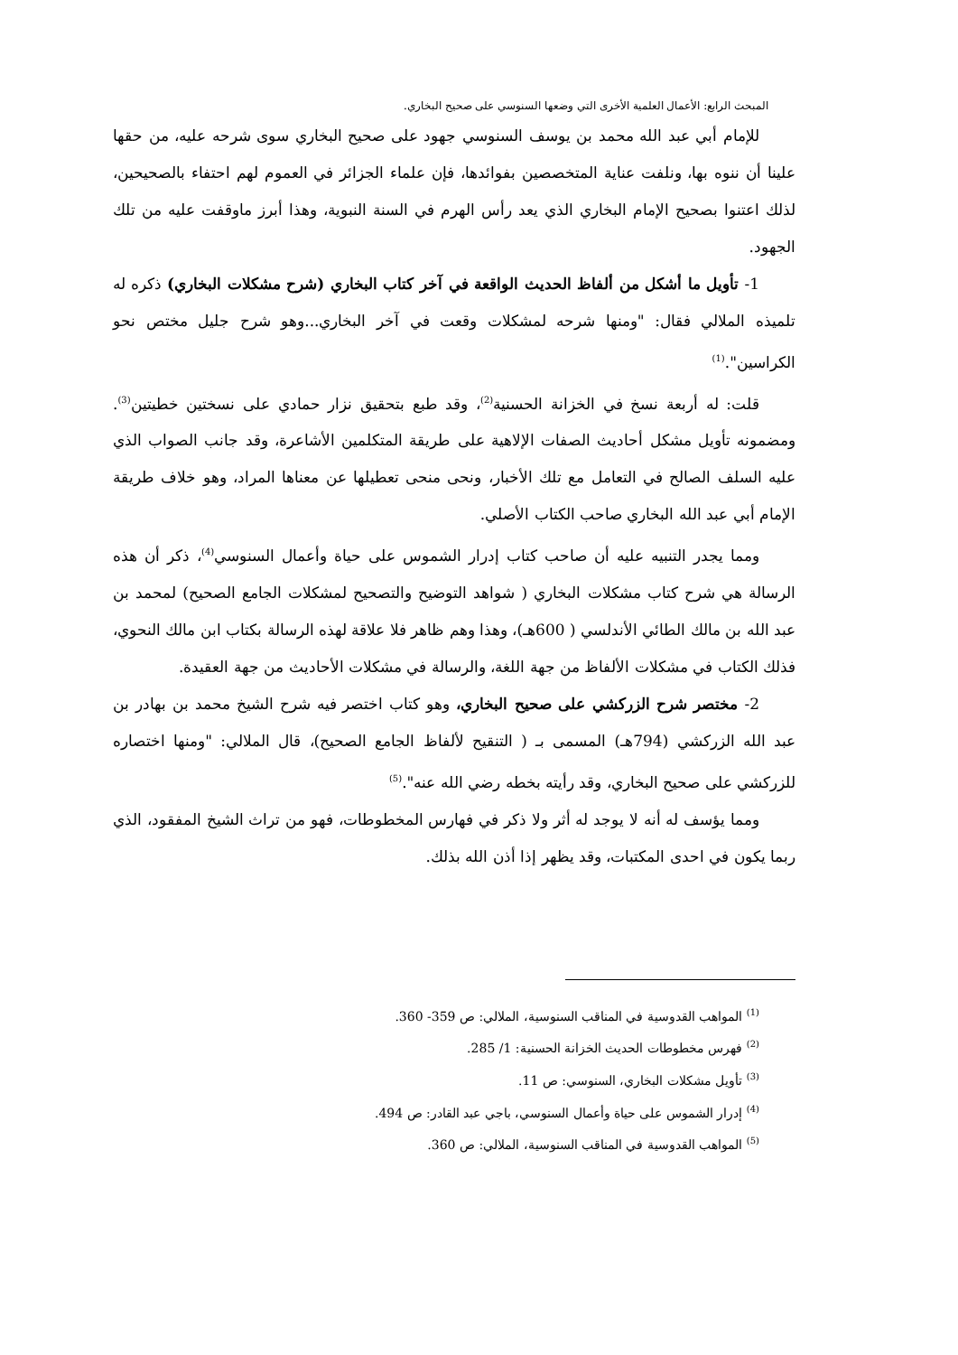المبحث الرابع: الأعمال العلمية الأخرى التي وضعها السنوسي على صحيح البخاري.
للإمام أبي عبد الله محمد بن يوسف السنوسي جهود على صحيح البخاري سوى شرحه عليه، من حقها علينا أن ننوه بها، ونلفت عناية المتخصصين بفوائدها، فإن علماء الجزائر في العموم لهم احتفاء بالصحيحين، لذلك اعتنوا بصحيح الإمام البخاري الذي يعد رأس الهرم في السنة النبوية، وهذا أبرز ماوقفت عليه من تلك الجهود.
1- تأويل ما أشكل من ألفاظ الحديث الواقعة في آخر كتاب البخاري (شرح مشكلات البخاري) ذكره له تلميذه الملالي فقال: "ومنها شرحه لمشكلات وقعت في آخر البخاري...وهو شرح جليل مختص نحو الكراسين".<sup>(1)</sup>
قلت: له أربعة نسخ في الخزانة الحسنية<sup>(2)</sup>، وقد طبع بتحقيق نزار حمادي على نسختين خطيتين<sup>(3)</sup>. ومضمونه تأويل مشكل أحاديث الصفات الإلاهية على طريقة المتكلمين الأشاعرة، وقد جانب الصواب الذي عليه السلف الصالح في التعامل مع تلك الأخبار، ونحى منحى تعطيلها عن معناها المراد، وهو خلاف طريقة الإمام أبي عبد الله البخاري صاحب الكتاب الأصلي.
ومما يجدر التنبيه عليه أن صاحب كتاب إدرار الشموس على حياة وأعمال السنوسي<sup>(4)</sup>، ذكر أن هذه الرسالة هي شرح كتاب مشكلات البخاري ( شواهد التوضيح والتصحيح لمشكلات الجامع الصحيح) لمحمد بن عبد الله بن مالك الطائي الأندلسي ( 600هـ)، وهذا وهم ظاهر فلا علاقة لهذه الرسالة بكتاب ابن مالك النحوي، فذلك الكتاب في مشكلات الألفاظ من جهة اللغة، والرسالة في مشكلات الأحاديث من جهة العقيدة.
2- مختصر شرح الزركشي على صحيح البخاري، وهو كتاب اختصر فيه شرح الشيخ محمد بن بهادر بن عبد الله الزركشي (794هـ) المسمى بـ ( التنقيح لألفاظ الجامع الصحيح)، قال الملالي: "ومنها اختصاره للزركشي على صحيح البخاري، وقد رأيته بخطه رضي الله عنه".<sup>(5)</sup>
ومما يؤسف له أنه لا يوجد له أثر ولا ذكر في فهارس المخطوطات، فهو من تراث الشيخ المفقود، الذي ربما يكون في احدى المكتبات، وقد يظهر إذا أذن الله بذلك.
<sup>(1)</sup> المواهب القدوسية في المناقب السنوسية، الملالي: ص 359- 360.
<sup>(2)</sup> فهرس مخطوطات الحديث الخزانة الحسنية: 1/ 285.
<sup>(3)</sup> تأويل مشكلات البخاري، السنوسي: ص 11.
<sup>(4)</sup> إدرار الشموس على حياة وأعمال السنوسي، باجي عبد القادر: ص 494.
<sup>(5)</sup> المواهب القدوسية في المناقب السنوسية، الملالي: ص 360.